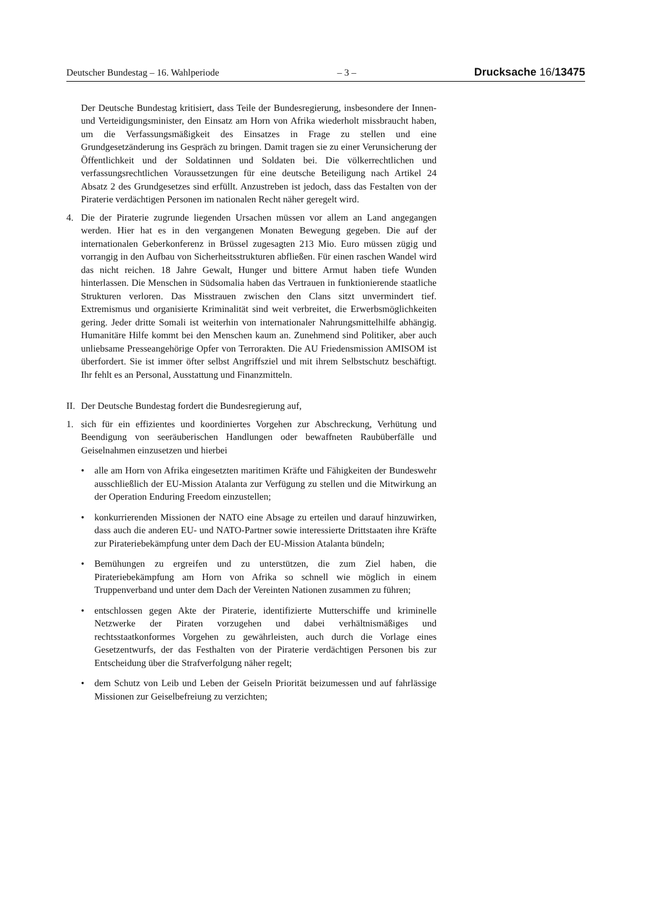Deutscher Bundestag – 16. Wahlperiode – 3 – Drucksache 16/13475
Der Deutsche Bundestag kritisiert, dass Teile der Bundesregierung, insbesondere der Innen- und Verteidigungsminister, den Einsatz am Horn von Afrika wiederholt missbraucht haben, um die Verfassungsmäßigkeit des Einsatzes in Frage zu stellen und eine Grundgesetzänderung ins Gespräch zu bringen. Damit tragen sie zu einer Verunsicherung der Öffentlichkeit und der Soldatinnen und Soldaten bei. Die völkerrechtlichen und verfassungsrechtlichen Voraussetzungen für eine deutsche Beteiligung nach Artikel 24 Absatz 2 des Grundgesetzes sind erfüllt. Anzustreben ist jedoch, dass das Festalten von der Piraterie verdächtigen Personen im nationalen Recht näher geregelt wird.
4. Die der Piraterie zugrunde liegenden Ursachen müssen vor allem an Land angegangen werden. Hier hat es in den vergangenen Monaten Bewegung gegeben. Die auf der internationalen Geberkonferenz in Brüssel zugesagten 213 Mio. Euro müssen zügig und vorrangig in den Aufbau von Sicherheitsstrukturen abfließen. Für einen raschen Wandel wird das nicht reichen. 18 Jahre Gewalt, Hunger und bittere Armut haben tiefe Wunden hinterlassen. Die Menschen in Südsomalia haben das Vertrauen in funktionierende staatliche Strukturen verloren. Das Misstrauen zwischen den Clans sitzt unvermindert tief. Extremismus und organisierte Kriminalität sind weit verbreitet, die Erwerbsmöglichkeiten gering. Jeder dritte Somali ist weiterhin von internationaler Nahrungsmittelhilfe abhängig. Humanitäre Hilfe kommt bei den Menschen kaum an. Zunehmend sind Politiker, aber auch unliebsame Presseangehörige Opfer von Terrorakten. Die AU Friedensmission AMISOM ist überfordert. Sie ist immer öfter selbst Angriffsziel und mit ihrem Selbstschutz beschäftigt. Ihr fehlt es an Personal, Ausstattung und Finanzmitteln.
II.
Der Deutsche Bundestag fordert die Bundesregierung auf,
1. sich für ein effizientes und koordiniertes Vorgehen zur Abschreckung, Verhütung und Beendigung von seeräuberischen Handlungen oder bewaffneten Raubüberfälle und Geiselnahmen einzusetzen und hierbei
• alle am Horn von Afrika eingesetzten maritimen Kräfte und Fähigkeiten der Bundeswehr ausschließlich der EU-Mission Atalanta zur Verfügung zu stellen und die Mitwirkung an der Operation Enduring Freedom einzustellen;
• konkurrierenden Missionen der NATO eine Absage zu erteilen und darauf hinzuwirken, dass auch die anderen EU- und NATO-Partner sowie interessierte Drittstaaten ihre Kräfte zur Pirateriebekämpfung unter dem Dach der EU-Mission Atalanta bündeln;
• Bemühungen zu ergreifen und zu unterstützen, die zum Ziel haben, die Pirateriebekämpfung am Horn von Afrika so schnell wie möglich in einem Truppenverband und unter dem Dach der Vereinten Nationen zusammen zu führen;
• entschlossen gegen Akte der Piraterie, identifizierte Mutterschiffe und kriminelle Netzwerke der Piraten vorzugehen und dabei verhältnismäßiges und rechtsstaatkonformes Vorgehen zu gewährleisten, auch durch die Vorlage eines Gesetzentwurfs, der das Festhalten von der Piraterie verdächtigen Personen bis zur Entscheidung über die Strafverfolgung näher regelt;
• dem Schutz von Leib und Leben der Geiseln Priorität beizumessen und auf fahrlässige Missionen zur Geiselbefreiung zu verzichten;